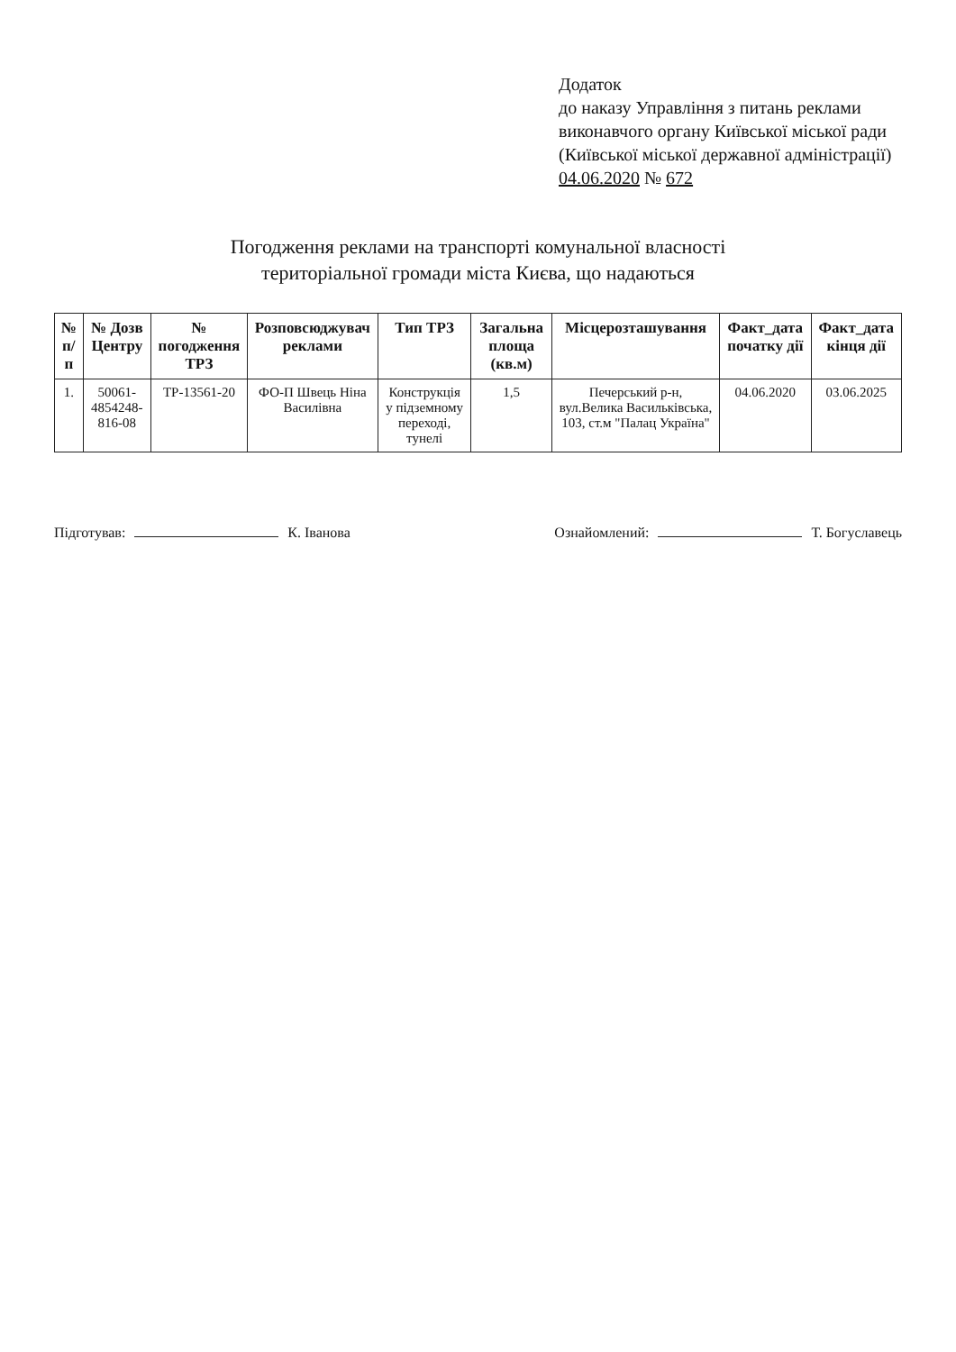Додаток
до наказу Управління з питань реклами виконавчого органу Київської міської ради (Київської міської державної адміністрації)
04.06.2020 № 672
Погодження реклами на транспорті комунальної власності
територіальної громади міста Києва, що надаються
| № п/п | № Дозв Центру | № погодження ТРЗ | Розповсюджувач реклами | Тип ТРЗ | Загальна площа (кв.м) | Місцерозташування | Факт_дата початку дії | Факт_дата кінця дії |
| --- | --- | --- | --- | --- | --- | --- | --- | --- |
| 1. | 50061-4854248-816-08 | ТР-13561-20 | ФО-П Швець Ніна Василівна | Конструкція у підземному переході, тунелі | 1,5 | Печерський р-н, вул.Велика Васильківська, 103, ст.м "Палац Україна" | 04.06.2020 | 03.06.2025 |
Підготував: К. Іванова Ознайомлений: Т. Богуславець